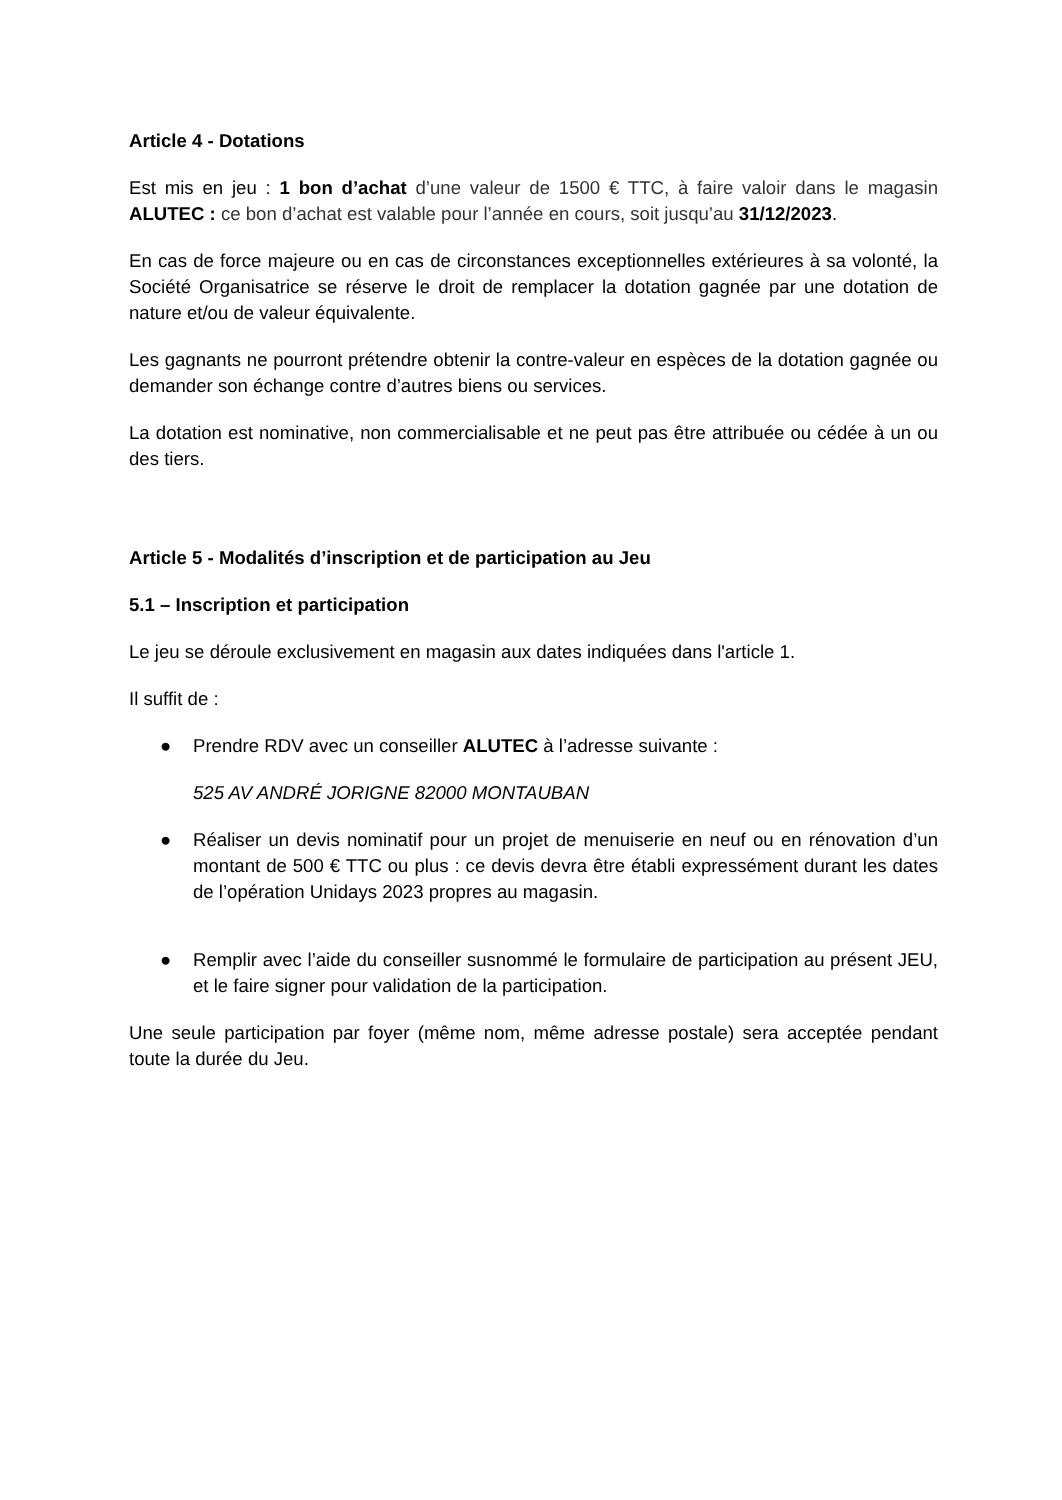Article 4 - Dotations
Est mis en jeu : 1 bon d’achat d’une valeur de 1500 € TTC, à faire valoir dans le magasin ALUTEC : ce bon d’achat est valable pour l’année en cours, soit jusqu’au 31/12/2023.
En cas de force majeure ou en cas de circonstances exceptionnelles extérieures à sa volonté, la Société Organisatrice se réserve le droit de remplacer la dotation gagnée par une dotation de nature et/ou de valeur équivalente.
Les gagnants ne pourront prétendre obtenir la contre-valeur en espèces de la dotation gagnée ou demander son échange contre d’autres biens ou services.
La dotation est nominative, non commercialisable et ne peut pas être attribuée ou cédée à un ou des tiers.
Article 5 - Modalités d’inscription et de participation au Jeu
5.1 – Inscription et participation
Le jeu se déroule exclusivement en magasin aux dates indiquées dans l'article 1.
Il suffit de :
● Prendre RDV avec un conseiller ALUTEC à l’adresse suivante :
525 AV ANDRÉ JORIGNE 82000 MONTAUBAN
● Réaliser un devis nominatif pour un projet de menuiserie en neuf ou en rénovation d’un montant de 500 € TTC ou plus : ce devis devra être établi expressément durant les dates de l’opération Unidays 2023 propres au magasin.
● Remplir avec l’aide du conseiller susnommé le formulaire de participation au présent JEU, et le faire signer pour validation de la participation.
Une seule participation par foyer (même nom, même adresse postale) sera acceptée pendant toute la durée du Jeu.